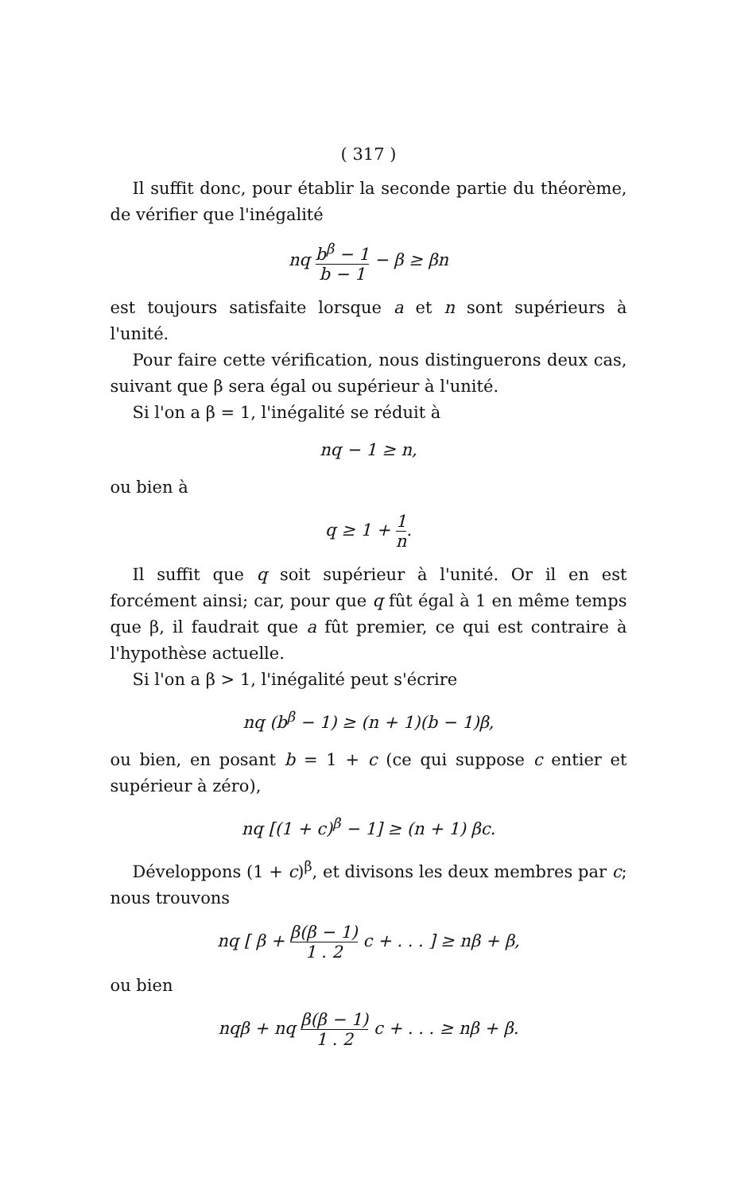( 317 )
Il suffit donc, pour établir la seconde partie du théorème, de vérifier que l'inégalité
nq b<sup>β</sup> − 1 b − 1 − β ≥ βn
est toujours satisfaite lorsque a et n sont supérieurs à l'unité.
Pour faire cette vérification, nous distinguerons deux cas, suivant que β sera égal ou supérieur à l'unité.
Si l'on a β = 1, l'inégalité se réduit à
nq − 1 ≥ n,
ou bien à
q ≥ 1 + 1 n.
Il suffit que q soit supérieur à l'unité. Or il en est forcément ainsi; car, pour que q fût égal à 1 en même temps que β, il faudrait que a fût premier, ce qui est contraire à l'hypothèse actuelle.
Si l'on a β > 1, l'inégalité peut s'écrire
nq (b<sup>β</sup> − 1) ≥ (n + 1)(b − 1)β,
ou bien, en posant b = 1 + c (ce qui suppose c entier et supérieur à zéro),
nq [(1 + c)<sup>β</sup> − 1] ≥ (n + 1) βc.
Développons (1 + c)<sup>β</sup>, et divisons les deux membres par c; nous trouvons
nq [ β + β(β − 1) 1 . 2 c + . . . ] ≥ nβ + β,
ou bien
nqβ + nq β(β − 1) 1 . 2 c + . . . ≥ nβ + β.